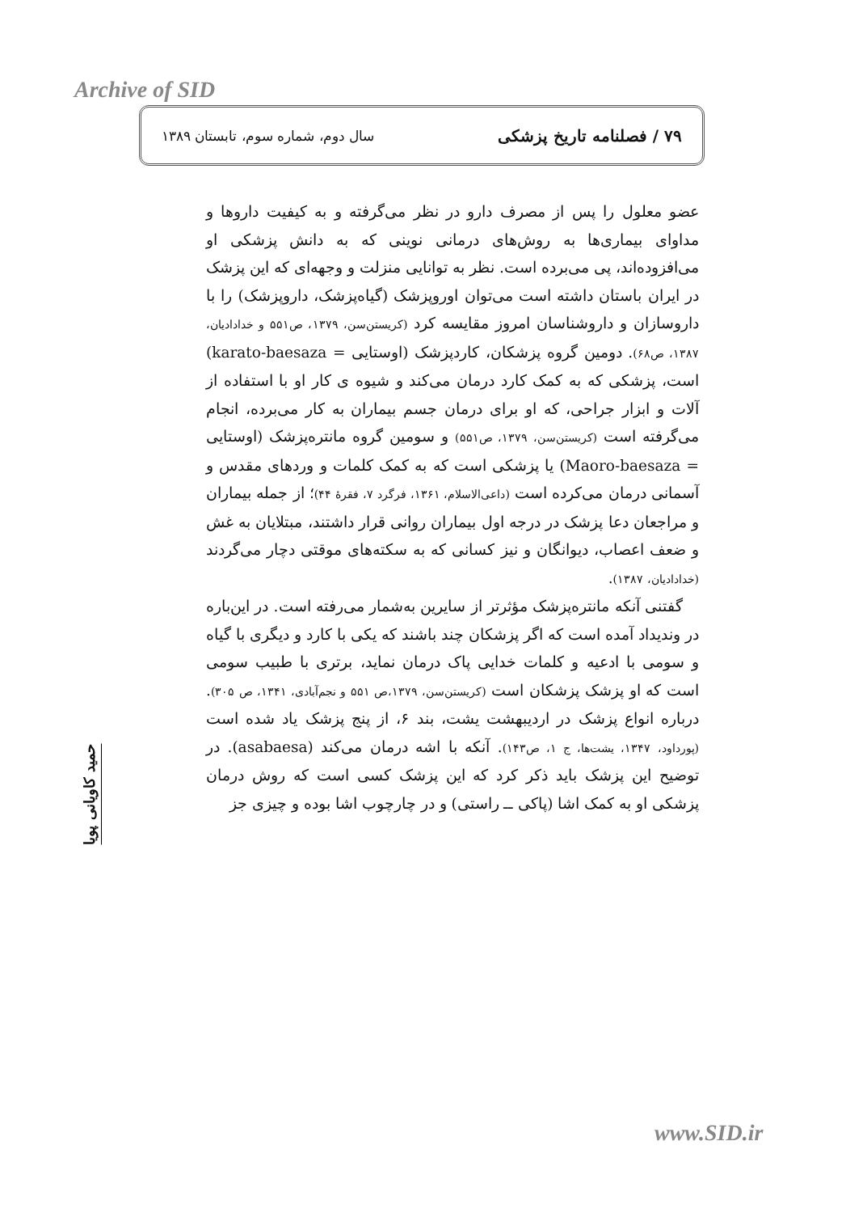Archive of SID
۷۹ / فصلنامه تاریخ پزشکی سال دوم، شماره سوم، تابستان ۱۳۸۹
حمید کاویانی پویا
عضو معلول را پس از مصرف دارو در نظر می‌گرفته و به کیفیت داروها و مداوای بیماری‌ها به روش‌های درمانی نوینی که به دانش پزشکی او می‌افزوده‌اند، پی می‌برده است. نظر به توانایی منزلت و وجهه‌ای که این پزشک در ایران باستان داشته است می‌توان اوروپزشک (گیاه‌پزشک، داروپزشک) را با داروسازان و داروشناسان امروز مقایسه کرد (کریستن‌سن، ۱۳۷۹، ص۵۵۱ و خدادادیان، ۱۳۸۷، ص۶۸). دومین گروه پزشکان، کاردپزشک (اوستایی = karato-baesaza) است، پزشکی که به کمک کارد درمان می‌کند و شیوه ی کار او با استفاده از آلات و ابزار جراحی، که او برای درمان جسم بیماران به کار می‌برده، انجام می‌گرفته است (کریستن‌سن، ۱۳۷۹، ص۵۵۱) و سومین گروه مانتره‌پزشک (اوستایی = Maoro-baesaza) یا پزشکی است که به کمک کلمات و وردهای مقدس و آسمانی درمان می‌کرده است (داعی‌الاسلام، ۱۳۶۱، فرگرد ۷، فقرهٔ ۴۴)؛ از جمله بیماران و مراجعان دعا پزشک در درجه اول بیماران روانی قرار داشتند، مبتلایان به غش و ضعف اعصاب، دیوانگان و نیز کسانی که به سکته‌های موقتی دچار می‌گردند (خدادادیان، ۱۳۸۷).
گفتنی آنکه مانتره‌پزشک مؤثرتر از سایرین به‌شمار می‌رفته است. در این‌باره در وندیداد آمده است که اگر پزشکان چند باشند که یکی با کارد و دیگری با گیاه و سومی با ادعیه و کلمات خدایی پاک درمان نماید، برتری با طبیب سومی است که او پزشک پزشکان است (کریستن‌سن، ۱۳۷۹،ص ۵۵۱ و نجم‌آبادی، ۱۳۴۱، ص ۳۰۵). درباره انواع پزشک در اردیبهشت یشت، بند ۶، از پنج پزشک یاد شده است (پورداود، ۱۳۴۷، یشت‌ها، ج ۱، ص۱۴۳). آنکه با اشه درمان می‌کند (asabaesa). در توضیح این پزشک باید ذکر کرد که این پزشک کسی است که روش درمان پزشکی او به کمک اشا (پاکی ــ راستی) و در چارچوب اشا بوده و چیزی جز
www.SID.ir